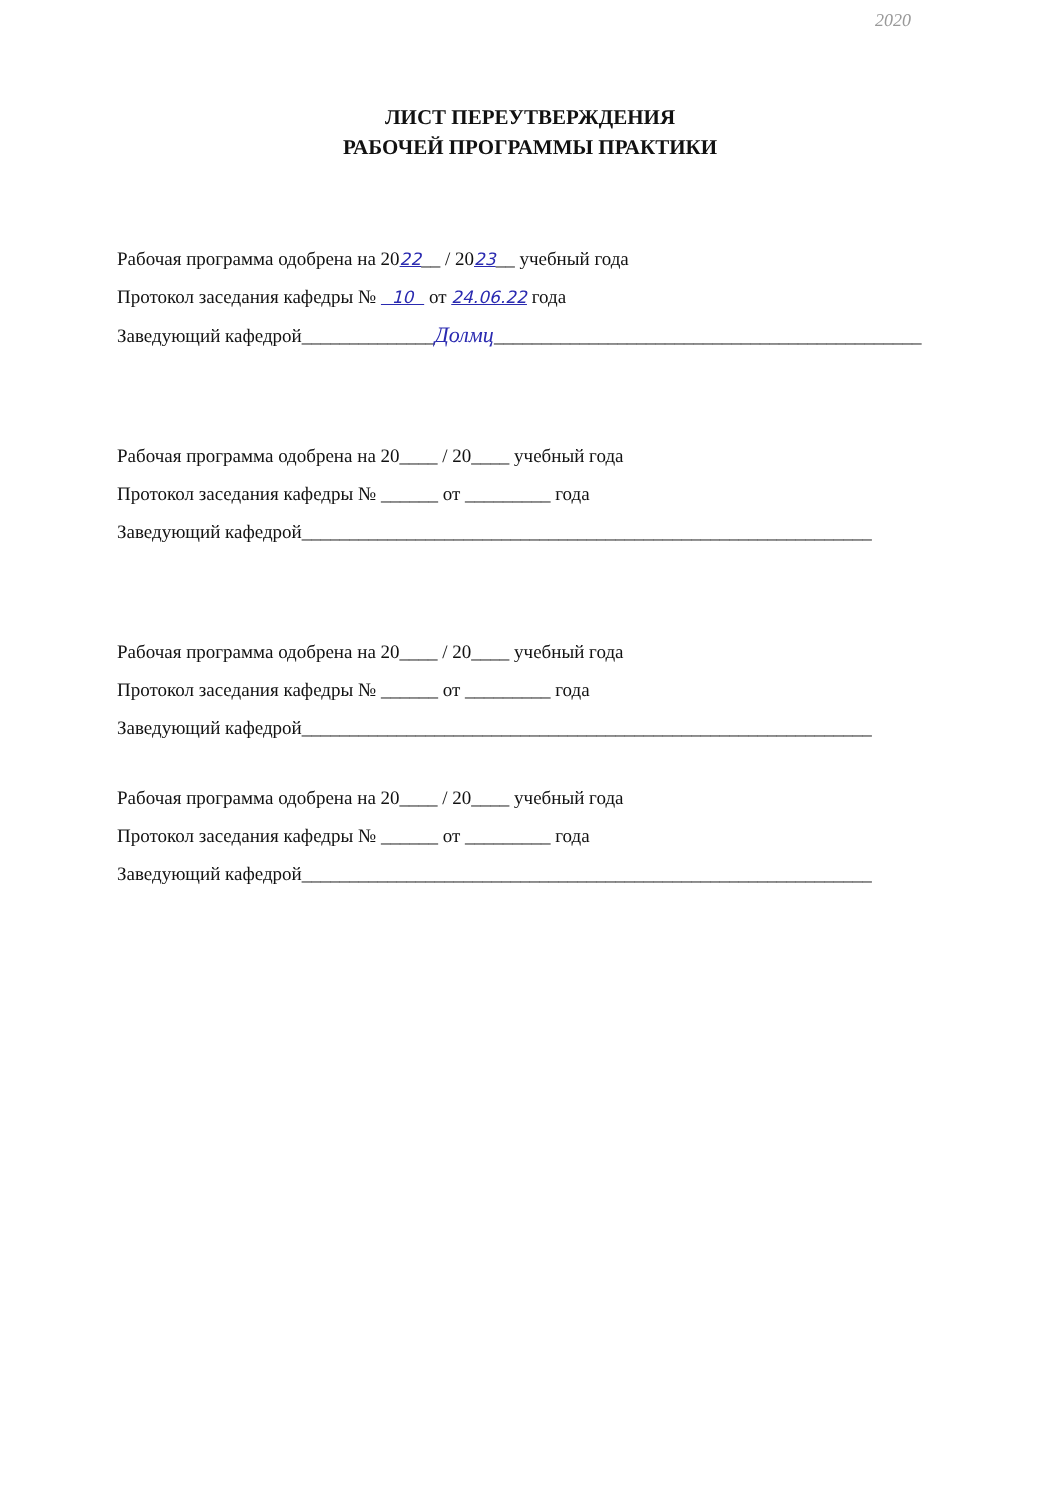2020
ЛИСТ ПЕРЕУТВЕРЖДЕНИЯ
РАБОЧЕЙ ПРОГРАММЫ ПРАКТИКИ
Рабочая программа одобрена на 2022__ / 2023__ учебный года
Протокол заседания кафедры № 10 от 24.06.22 года
Заведующий кафедрой______________Долмц_____________________________________________
Рабочая программа одобрена на 20____ / 20____ учебный года
Протокол заседания кафедры № ______ от _________ года
Заведующий кафедрой____________________________________________________________
Рабочая программа одобрена на 20____ / 20____ учебный года
Протокол заседания кафедры № ______ от _________ года
Заведующий кафедрой____________________________________________________________
Рабочая программа одобрена на 20____ / 20____ учебный года
Протокол заседания кафедры № ______ от _________ года
Заведующий кафедрой____________________________________________________________